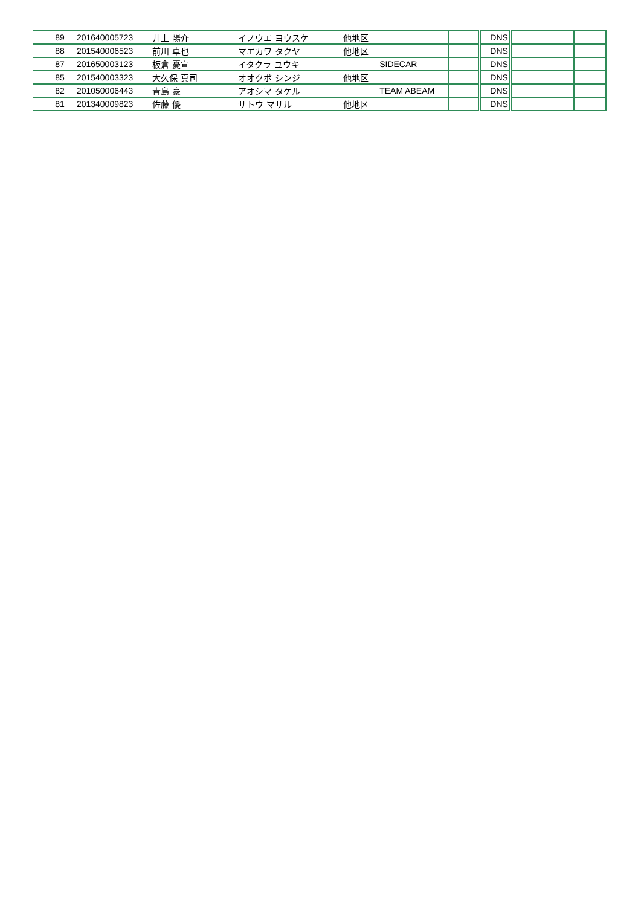| 89 | 201640005723 | 井上 陽介 | イノウエ ヨウスケ | 他地区 | | | DNS | | | |
| 88 | 201540006523 | 前川 卓也 | マエカワ タクヤ | 他地区 | | | DNS | | | |
| 87 | 201650003123 | 板倉 憂宣 | イタクラ ユウキ | | SIDECAR | | DNS | | | |
| 85 | 201540003323 | 大久保 真司 | オオクボ シンジ | 他地区 | | | DNS | | | |
| 82 | 201050006443 | 青島 豪 | アオシマ タケル | | TEAM ABEAM | | DNS | | | |
| 81 | 201340009823 | 佐藤 優 | サトウ マサル | 他地区 | | | DNS | | | |